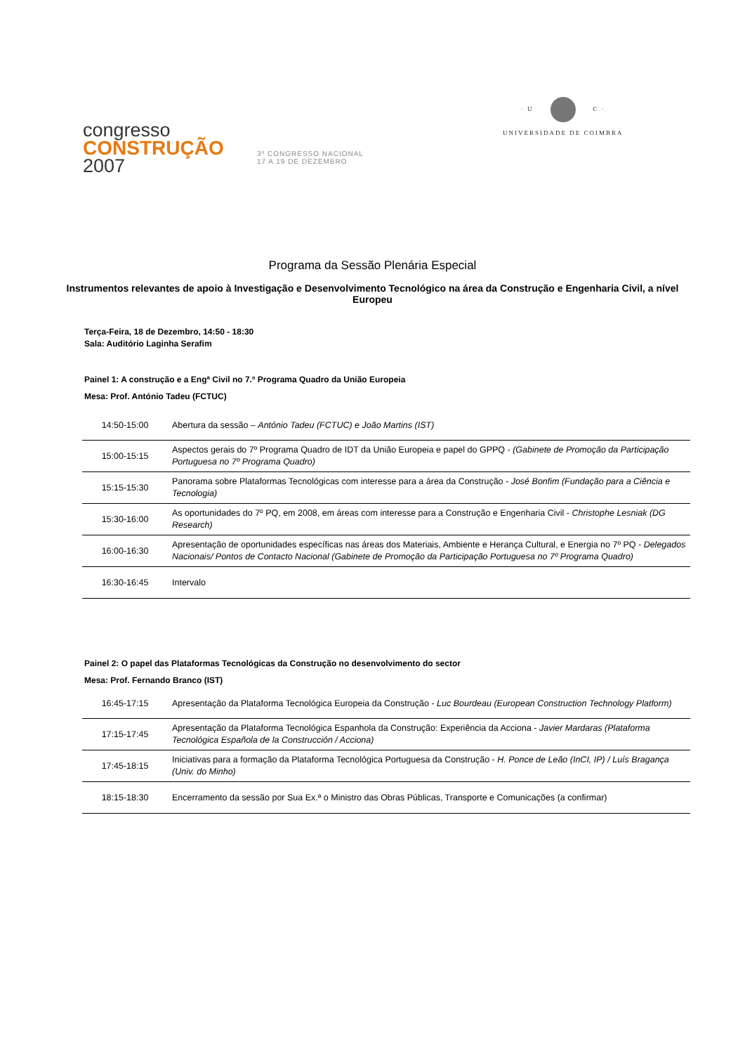congresso
CONSTRUÇÃO
2007
3º CONGRESSO NACIONAL
17 A 19 DE DEZEMBRO
· U C ·
UNIVERSIDADE DE COIMBRA
Programa da Sessão Plenária Especial
Instrumentos relevantes de apoio à Investigação e Desenvolvimento Tecnológico na área da Construção e Engenharia Civil, a nível Europeu
Terça-Feira, 18 de Dezembro, 14:50 - 18:30
Sala: Auditório Laginha Serafim
Painel 1: A construção e a Engª Civil no 7.º Programa Quadro da União Europeia
Mesa: Prof. António Tadeu (FCTUC)
| 14:50-15:00 | Abertura da sessão – António Tadeu (FCTUC) e João Martins (IST) |
| 15:00-15:15 | Aspectos gerais do 7º Programa Quadro de IDT da União Europeia e papel do GPPQ - (Gabinete de Promoção da Participação Portuguesa no 7º Programa Quadro) |
| 15:15-15:30 | Panorama sobre Plataformas Tecnológicas com interesse para a área da Construção - José Bonfim (Fundação para a Ciência e Tecnologia) |
| 15:30-16:00 | As oportunidades do 7º PQ, em 2008, em áreas com interesse para a Construção e Engenharia Civil - Christophe Lesniak (DG Research) |
| 16:00-16:30 | Apresentação de oportunidades específicas nas áreas dos Materiais, Ambiente e Herança Cultural, e Energia no 7º PQ - Delegados Nacionais/ Pontos de Contacto Nacional (Gabinete de Promoção da Participação Portuguesa no 7º Programa Quadro) |
| 16:30-16:45 | Intervalo |
Painel 2: O papel das Plataformas Tecnológicas da Construção no desenvolvimento do sector
Mesa: Prof. Fernando Branco (IST)
| 16:45-17:15 | Apresentação da Plataforma Tecnológica Europeia da Construção - Luc Bourdeau (European Construction Technology Platform) |
| 17:15-17:45 | Apresentação da Plataforma Tecnológica Espanhola da Construção: Experiência da Acciona - Javier Mardaras (Plataforma Tecnológica Española de la Construcción / Acciona) |
| 17:45-18:15 | Iniciativas para a formação da Plataforma Tecnológica Portuguesa da Construção - H. Ponce de Leão (InCI, IP) / Luís Bragança (Univ. do Minho) |
| 18:15-18:30 | Encerramento da sessão por Sua Ex.ª o Ministro das Obras Públicas, Transporte e Comunicações (a confirmar) |